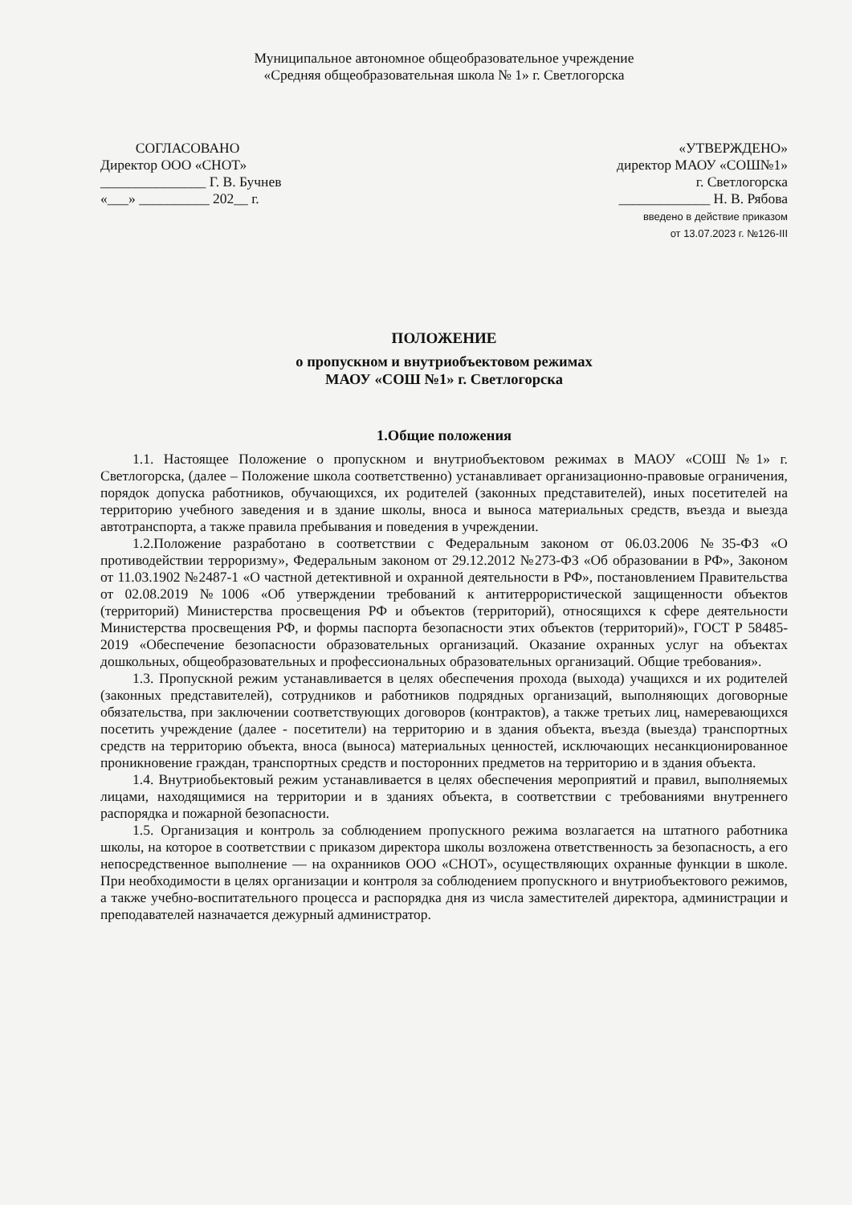Муниципальное автономное общеобразовательное учреждение
«Средняя общеобразовательная школа № 1» г. Светлогорска
СОГЛАСОВАНО
Директор ООО «СНОТ»
_______________ Г. В. Бучнев
«___» __________ 202__ г.
«УТВЕРЖДЕНО»
директор МАОУ «СОШ№1»
г. Светлогорска
_____________ Н. В. Рябова
введено в действие приказом
от 13.07.2023 г. №126-III
ПОЛОЖЕНИЕ
о пропускном и внутриобъектовом режимах
МАОУ «СОШ №1» г. Светлогорска
1.Общие положения
1.1. Настоящее Положение о пропускном и внутриобъектовом режимах в МАОУ «СОШ №1» г. Светлогорска, (далее – Положение школа соответственно) устанавливает организационно-правовые ограничения, порядок допуска работников, обучающихся, их родителей (законных представителей), иных посетителей на территорию учебного заведения и в здание школы, вноса и выноса материальных средств, въезда и выезда автотранспорта, а также правила пребывания и поведения в учреждении.
1.2.Положение разработано в соответствии с Федеральным законом от 06.03.2006 №35-ФЗ «О противодействии терроризму», Федеральным законом от 29.12.2012 №273-ФЗ «Об образовании в РФ», Законом от 11.03.1902 №2487-1 «О частной детективной и охранной деятельности в РФ», постановлением Правительства от 02.08.2019 №1006 «Об утверждении требований к антитеррористической защищенности объектов (территорий) Министерства просвещения РФ и объектов (территорий), относящихся к сфере деятельности Министерства просвещения РФ, и формы паспорта безопасности этих объектов (территорий)», ГОСТ Р 58485-2019 «Обеспечение безопасности образовательных организаций. Оказание охранных услуг на объектах дошкольных, общеобразовательных и профессиональных образовательных организаций. Общие требования».
1.3. Пропускной режим устанавливается в целях обеспечения прохода (выхода) учащихся и их родителей (законных представителей), сотрудников и работников подрядных организаций, выполняющих договорные обязательства, при заключении соответствующих договоров (контрактов), а также третьих лиц, намеревающихся посетить учреждение (далее - посетители) на территорию и в здания объекта, въезда (выезда) транспортных средств на территорию объекта, вноса (выноса) материальных ценностей, исключающих несанкционированное проникновение граждан, транспортных средств и посторонних предметов на территорию и в здания объекта.
1.4. Внутриобьектовый режим устанавливается в целях обеспечения мероприятий и правил, выполняемых лицами, находящимися на территории и в зданиях объекта, в соответствии с требованиями внутреннего распорядка и пожарной безопасности.
1.5. Организация и контроль за соблюдением пропускного режима возлагается на штатного работника школы, на которое в соответствии с приказом директора школы возложена ответственность за безопасность, а его непосредственное выполнение — на охранников ООО «СНОТ», осуществляющих охранные функции в школе. При необходимости в целях организации и контроля за соблюдением пропускного и внутриобъектового режимов, а также учебно-воспитательного процесса и распорядка дня из числа заместителей директора, администрации и преподавателей назначается дежурный администратор.